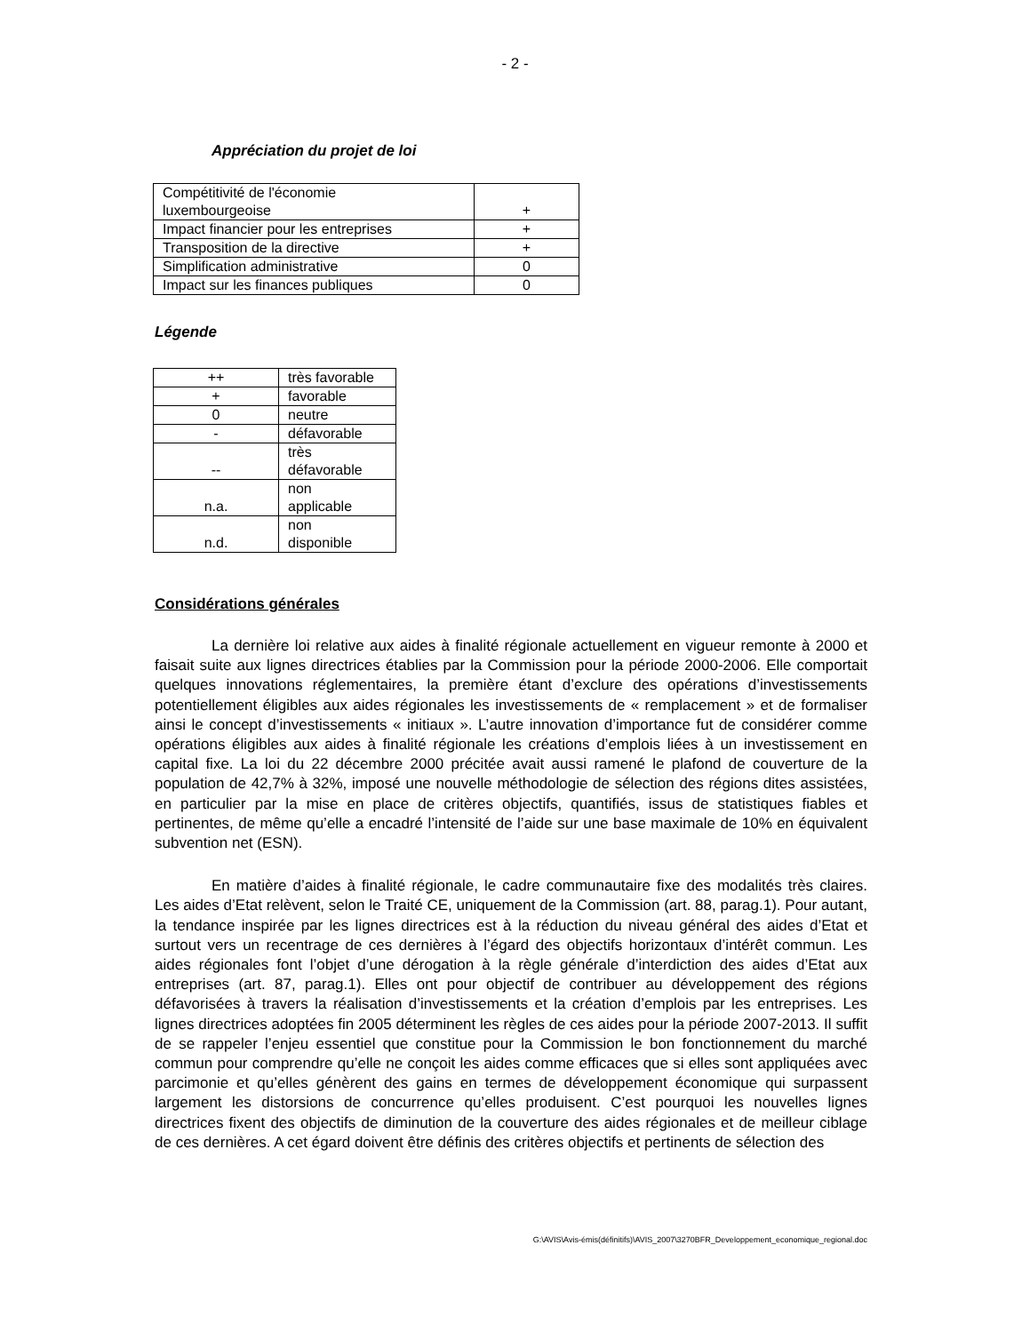- 2 -
Appréciation du projet de loi
| Compétitivité de l'économie luxembourgeoise | + |
| Impact financier pour les entreprises | + |
| Transposition de la directive | + |
| Simplification administrative | 0 |
| Impact sur les finances publiques | 0 |
Légende
| ++ | très favorable |
| + | favorable |
| 0 | neutre |
| - | défavorable |
| -- | très défavorable |
| n.a. | non applicable |
| n.d. | non disponible |
Considérations générales
La dernière loi relative aux aides à finalité régionale actuellement en vigueur remonte à 2000 et faisait suite aux lignes directrices établies par la Commission pour la période 2000-2006. Elle comportait quelques innovations réglementaires, la première étant d’exclure des opérations d’investissements potentiellement éligibles aux aides régionales les investissements de « remplacement » et de formaliser ainsi le concept d’investissements « initiaux ». L’autre innovation d’importance fut de considérer comme opérations éligibles aux aides à finalité régionale les créations d’emplois liées à un investissement en capital fixe. La loi du 22 décembre 2000 précitée avait aussi ramené le plafond de couverture de la population de 42,7% à 32%, imposé une nouvelle méthodologie de sélection des régions dites assistées, en particulier par la mise en place de critères objectifs, quantifiés, issus de statistiques fiables et pertinentes, de même qu’elle a encadré l’intensité de l’aide sur une base maximale de 10% en équivalent subvention net (ESN).
En matière d’aides à finalité régionale, le cadre communautaire fixe des modalités très claires. Les aides d’Etat relèvent, selon le Traité CE, uniquement de la Commission (art. 88, parag.1). Pour autant, la tendance inspirée par les lignes directrices est à la réduction du niveau général des aides d’Etat et surtout vers un recentrage de ces dernières à l’égard des objectifs horizontaux d’intérêt commun. Les aides régionales font l’objet d’une dérogation à la règle générale d’interdiction des aides d’Etat aux entreprises (art. 87, parag.1). Elles ont pour objectif de contribuer au développement des régions défavorisées à travers la réalisation d’investissements et la création d’emplois par les entreprises. Les lignes directrices adoptées fin 2005 déterminent les règles de ces aides pour la période 2007-2013. Il suffit de se rappeler l’enjeu essentiel que constitue pour la Commission le bon fonctionnement du marché commun pour comprendre qu’elle ne conçoit les aides comme efficaces que si elles sont appliquées avec parcimonie et qu’elles génèrent des gains en termes de développement économique qui surpassent largement les distorsions de concurrence qu’elles produisent. C’est pourquoi les nouvelles lignes directrices fixent des objectifs de diminution de la couverture des aides régionales et de meilleur ciblage de ces dernières. A cet égard doivent être définis des critères objectifs et pertinents de sélection des
G:\AVIS\Avis-émis(définitifs)\AVIS_2007\3270BFR_Developpement_economique_regional.doc